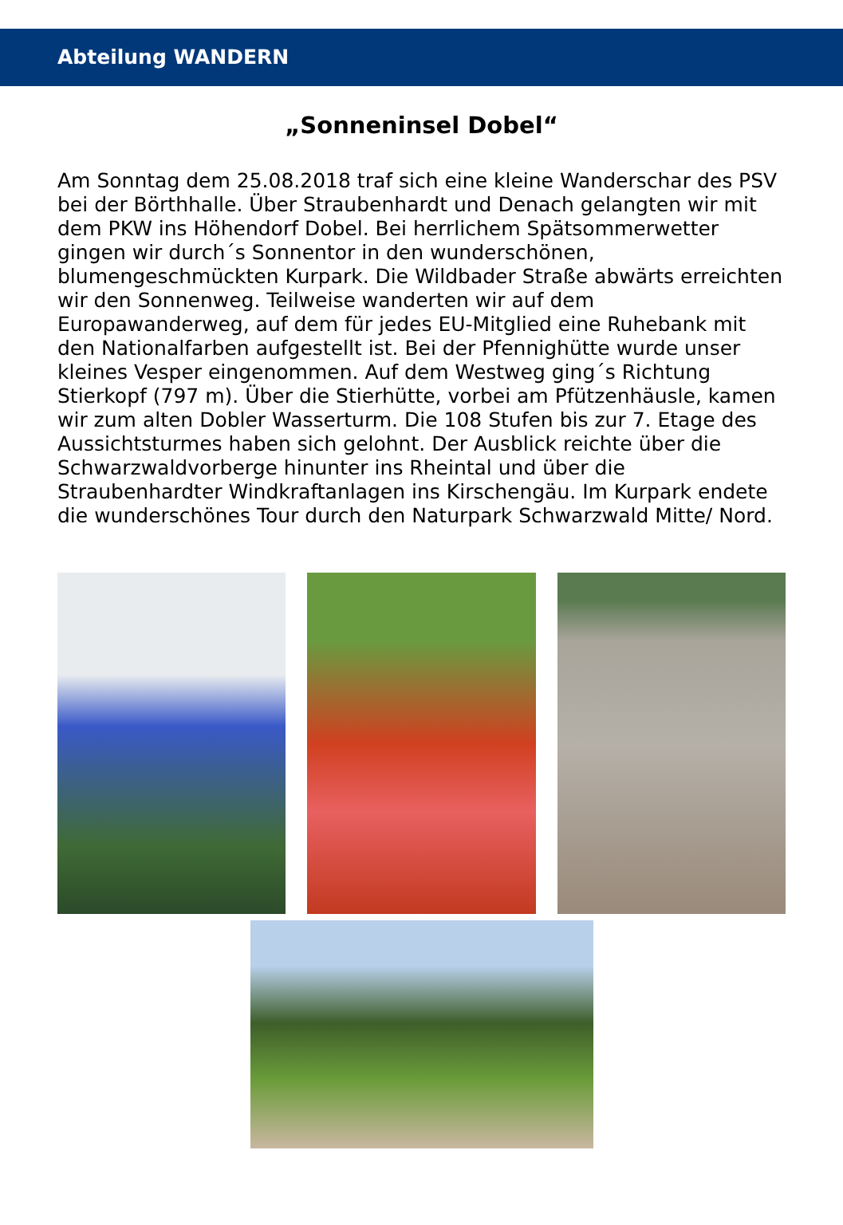Abteilung WANDERN
„Sonneninsel Dobel“
Am Sonntag dem 25.08.2018 traf sich eine kleine Wanderschar des PSV bei der Börthhalle. Über Straubenhardt und Denach gelangten wir mit dem PKW ins Höhendorf Dobel. Bei herrlichem Spätsommerwetter gingen wir durch´s Sonnentor in den wunderschönen, blumengeschmückten Kurpark. Die Wildbader Straße abwärts erreichten wir den Sonnenweg. Teilweise wanderten wir auf dem Europawanderweg, auf dem für jedes EU-Mitglied eine Ruhebank mit den Nationalfarben aufgestellt ist. Bei der Pfennighütte wurde unser kleines Vesper eingenommen. Auf dem Westweg ging´s Richtung Stierkopf (797 m). Über die Stierhütte, vorbei am Pfützenhäusle, kamen wir zum alten Dobler Wasserturm. Die 108 Stufen bis zur 7. Etage des Aussichtsturmes haben sich gelohnt. Der Ausblick reichte über die Schwarzwaldvorberge hinunter ins Rheintal und über die Straubenhardter Windkraftanlagen ins Kirschengäu. Im Kurpark endete die wunderschönes Tour durch den Naturpark Schwarzwald Mitte/ Nord.